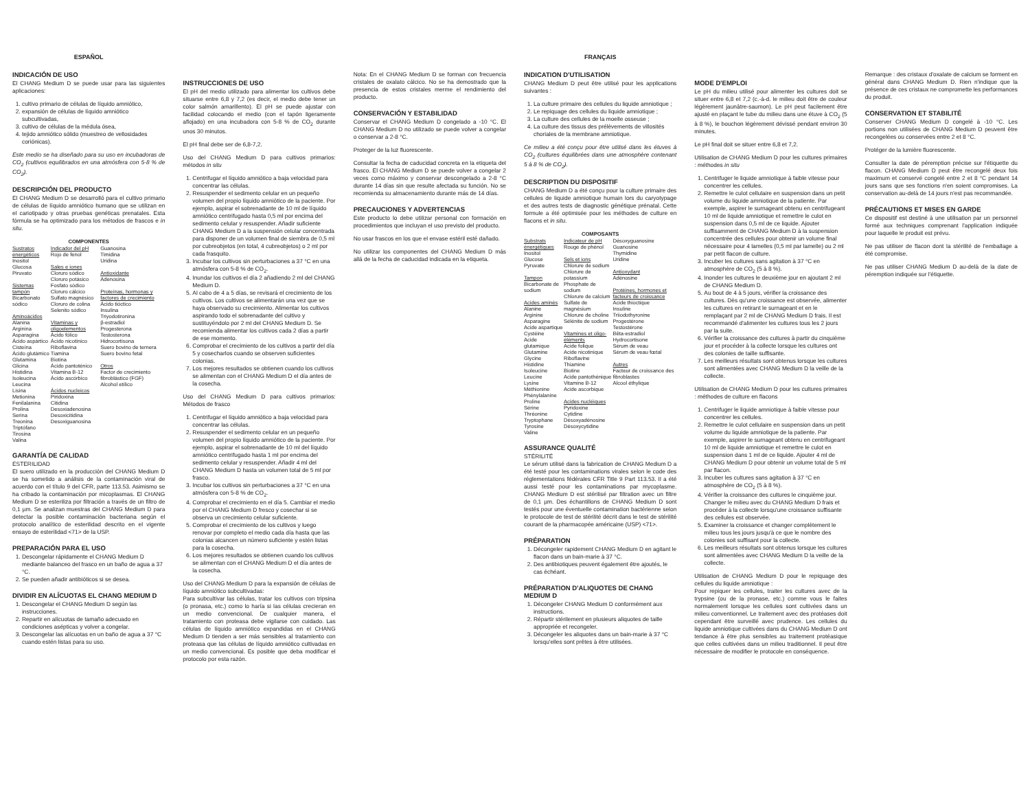ESPAÑOL
INDICACIÓN DE USO
El CHANG Medium D se puede usar para las siguientes aplicaciones:
1. cultivo primario de células de líquido amniótico,
2. expansión de células de líquido amniótico subcultivadas,
3. cultivo de células de la médula ósea,
4. tejido amniótico sólido (muestreo de vellosidades coriónicas).
Este medio se ha diseñado para su uso en incubadoras de CO<sub>2</sub> (cultivos equilibrados en una atmósfera con 5-8 % de CO<sub>2</sub>).
DESCRIPCIÓN DEL PRODUCTO
El CHANG Medium D se desarrolló para el cultivo primario de células de líquido amniótico humano que se utilizan en el cariotipado y otras pruebas genéticas prenatales. Esta fórmula se ha optimizado para los métodos de frascos e in situ.
| COMPONENTES | | |
| --- | --- | --- |
| Sustratos energéticos Inositol Glucosa Piruvato Sistemas tampón Bicarbonato sódico Aminoácidos Alanina Arginina Asparagina Ácido aspártico Cisteína Ácido glutámico Glutamina Glicina Histidina Isoleucina Leucina Lisina Metionina Fenilalanina Prolina Serina Treonina Triptófano Tirosina Valina | Indicador del pH Rojo de fenol Sales e iones Cloruro sódico Cloruro potásico Fosfato sódico Cloruro cálcico Sulfato magnésico Cloruro de colina Selenito sódico Vitaminas y oligoelementos Ácido fólico Ácido nicotínico Riboflavina Tiamina Biotina Ácido pantoténico Vitamina B-12 Ácido ascórbico Ácidos nucleicos Piridoxina Citidina Desoxiadenosina Desoxicitidina Desoxiguanosina | Guanosina Timidina Uridina Antioxidante Adenosina Proteínas, hormonas y factores de crecimiento Ácido tióctico Insulina Triyodotironina β-estradiol Progesterona Testosterona Hidrocortisona Suero bovino de ternera Suero bovino fetal Otros Factor de crecimiento fibroblástico (FGF) Alcohol etílico |
GARANTÍA DE CALIDAD
ESTERILIDAD
El suero utilizado en la producción del CHANG Medium D se ha sometido a análisis de la contaminación viral de acuerdo con el título 9 del CFR, parte 113.53. Asimismo se ha cribado la contaminación por micoplasmas. El CHANG Medium D se esteriliza por filtración a través de un filtro de 0,1 µm. Se analizan muestras del CHANG Medium D para detectar la posible contaminación bacteriana según el protocolo analítico de esterilidad descrito en el vigente ensayo de esterilidad <71> de la USP.
PREPARACIÓN PARA EL USO
1. Descongelar rápidamente el CHANG Medium D mediante balanceo del frasco en un baño de agua a 37 °C.
2. Se pueden añadir antibióticos si se desea.
DIVIDIR EN ALÍCUOTAS EL CHANG MEDIUM D
1. Descongelar el CHANG Medium D según las instrucciones.
2. Repartir en alícuotas de tamaño adecuado en condiciones asépticas y volver a congelar.
3. Descongelar las alícuotas en un baño de agua a 37 °C cuando estén listas para su uso.
INSTRUCCIONES DE USO
El pH del medio utilizado para alimentar los cultivos debe situarse entre 6,8 y 7,2 (es decir, el medio debe tener un color salmón amarillento). El pH se puede ajustar con facilidad colocando el medio (con el tapón ligeramente aflojado) en una incubadora con 5-8 % de CO<sub>2</sub> durante unos 30 minutos.
El pH final debe ser de 6,8-7,2.
Uso del CHANG Medium D para cultivos primarios: métodos in situ
1. Centrifugar el líquido amniótico a baja velocidad para concentrar las células.
2. Resuspender el sedimento celular en un pequeño volumen del propio líquido amniótico de la paciente. Por ejemplo, aspirar el sobrenadante de 10 ml de líquido amniótico centrifugado hasta 0,5 ml por encima del sedimento celular y resuspender. Añadir suficiente CHANG Medium D a la suspensión celular concentrada para disponer de un volumen final de siembra de 0,5 ml por cubreobjetos (en total, 4 cubreobjetos) o 2 ml por cada frasquito.
3. Incubar los cultivos sin perturbaciones a 37 °C en una atmósfera con 5-8 % de CO<sub>2</sub>.
4. Inundar los cultivos el día 2 añadiendo 2 ml del CHANG Medium D.
5. Al cabo de 4 a 5 días, se revisará el crecimiento de los cultivos. Los cultivos se alimentarán una vez que se haya observado su crecimiento. Alimentar los cultivos aspirando todo el sobrenadante del cultivo y sustituyéndolo por 2 ml del CHANG Medium D. Se recomienda alimentar los cultivos cada 2 días a partir de ese momento.
6. Comprobar el crecimiento de los cultivos a partir del día 5 y cosecharlos cuando se observen suficientes colonias.
7. Los mejores resultados se obtienen cuando los cultivos se alimentan con el CHANG Medium D el día antes de la cosecha.
Uso del CHANG Medium D para cultivos primarios: Métodos de frasco
1. Centrifugar el líquido amniótico a baja velocidad para concentrar las células.
2. Resuspender el sedimento celular en un pequeño volumen del propio líquido amniótico de la paciente. Por ejemplo, aspirar el sobrenadante de 10 ml del líquido amniótico centrifugado hasta 1 ml por encima del sedimento celular y resuspender. Añadir 4 ml del CHANG Medium D hasta un volumen total de 5 ml por frasco.
3. Incubar los cultivos sin perturbaciones a 37 °C en una atmósfera con 5-8 % de CO<sub>2</sub>.
4. Comprobar el crecimiento en el día 5. Cambiar el medio por el CHANG Medium D fresco y cosechar si se observa un crecimiento celular suficiente.
5. Comprobar el crecimiento de los cultivos y luego renovar por completo el medio cada día hasta que las colonias alcancen un número suficiente y estén listas para la cosecha.
6. Los mejores resultados se obtienen cuando los cultivos se alimentan con el CHANG Medium D el día antes de la cosecha.
Uso del CHANG Medium D para la expansión de células de líquido amniótico subcultivadas:
Para subcultivar las células, tratar los cultivos con tripsina (o pronasa, etc.) como lo haría si las células crecieran en un medio convencional. De cualquier manera, el tratamiento con proteasa debe vigilarse con cuidado. Las células de líquido amniótico expandidas en el CHANG Medium D tienden a ser más sensibles al tratamiento con proteasa que las células de líquido amniótico cultivadas en un medio convencional. Es posible que deba modificar el protocolo por esta razón.
Nota: En el CHANG Medium D se forman con frecuencia cristales de oxalato cálcico. No se ha demostrado que la presencia de estos cristales merme el rendimiento del producto.
CONSERVACIÓN Y ESTABILIDAD
Conservar el CHANG Medium D congelado a -10 °C. El CHANG Medium D no utilizado se puede volver a congelar o conservar a 2-8 °C.
Proteger de la luz fluorescente.
Consultar la fecha de caducidad concreta en la etiqueta del frasco. El CHANG Medium D se puede volver a congelar 2 veces como máximo y conservar descongelado a 2-8 °C durante 14 días sin que resulte afectada su función. No se recomienda su almacenamiento durante más de 14 días.
PRECAUCIONES Y ADVERTENCIAS
Este producto lo debe utilizar personal con formación en procedimientos que incluyan el uso previsto del producto.
No usar frascos en los que el envase estéril esté dañado.
No utilizar los componentes del CHANG Medium D más allá de la fecha de caducidad indicada en la etiqueta.
FRANÇAIS
INDICATION D'UTILISATION
CHANG Medium D peut être utilisé pour les applications suivantes :
1. La culture primaire des cellules du liquide amniotique ;
2. Le repiquage des cellules du liquide amniotique ;
3. La culture des cellules de la moelle osseuse ;
4. La culture des tissus des prélèvements de villosités choriales de la membrane amniotique.
Ce milieu a été conçu pour être utilisé dans les étuves à CO<sub>2</sub> (cultures équilibrées dans une atmosphère contenant 5 à 8 % de CO<sub>2</sub>).
DESCRIPTION DU DISPOSITIF
CHANG Medium D a été conçu pour la culture primaire des cellules de liquide amniotique humain lors du caryotypage et des autres tests de diagnostic génétique prénatal. Cette formule a été optimisée pour les méthodes de culture en flacons et in situ.
| COMPOSANTS | | |
| --- | --- | --- |
| Substrats énergétiques Inositol Glucose Pyruvate Tampon Bicarbonate de sodium Acides aminés Alanine Arginine Asparagine Acide aspartique Cystéine Acide glutamique Glutamine Glycine Histidine Isoleucine Leucine Lysine Méthionine Phénylalanine Proline Sérine Thréonine Tryptophane Tyrosine Valine | Indicateur de pH Rouge de phénol Sels et ions Chlorure de sodium Chlorure de potassium Phosphate de sodium Chlorure de calcium Sulfate de magnésium Chlorure de choline Sélénite de sodium Vitamines et oligo-éléments Acide folique Acide nicotinique Riboflavine Thiamine Biotine Acide pantothénique Vitamine B-12 Acide ascorbique Acides nucléiques Pyridoxine Cytidine Désoxyadénosine Désoxycytidine | Désoxyguanosine Guanosine Thymidine Uridine Antioxydant Adénosine Protéines, hormones et facteurs de croissance Acide thioctique Insuline Triiodothyronine Progestérone Testostérone Bêta-estradiol Hydrocortisone Sérum de veau Sérum de veau fœtal Autres Facteur de croissance des fibroblastes Alcool éthylique |
ASSURANCE QUALITÉ
STÉRILITÉ
Le sérum utilisé dans la fabrication de CHANG Medium D a été testé pour les contaminations virales selon le code des réglementations fédérales CFR Title 9 Part 113.53. Il a été aussi testé pour les contaminations par mycoplasme. CHANG Medium D est stérilisé par filtration avec un filtre de 0,1 µm. Des échantillons de CHANG Medium D sont testés pour une éventuelle contamination bactérienne selon le protocole de test de stérilité décrit dans le test de stérilité courant de la pharmacopée américaine (USP) <71>.
PRÉPARATION
1. Décongeler rapidement CHANG Medium D en agitant le flacon dans un bain-marie à 37 °C.
2. Des antibiotiques peuvent également être ajoutés, le cas échéant.
PRÉPARATION D'ALIQUOTES DE CHANG MEDIUM D
1. Décongeler CHANG Medium D conformément aux instructions.
2. Répartir stérilement en plusieurs aliquotes de taille appropriée et recongeler.
3. Décongeler les aliquotes dans un bain-marie à 37 °C lorsqu'elles sont prêtes à être utilisées.
MODE D'EMPLOI
Le pH du milieu utilisé pour alimenter les cultures doit se situer entre 6,8 et 7,2 (c.-à-d. le milieu doit être de couleur légèrement jaunâtre-saumon). Le pH peut facilement être ajusté en plaçant le tube du milieu dans une étuve à CO<sub>2</sub> (5 à 8 %), le bouchon légèrement dévissé pendant environ 30 minutes.
Le pH final doit se situer entre 6,8 et 7,2.
Utilisation de CHANG Medium D pour les cultures primaires : méthodes in situ
1. Centrifuger le liquide amniotique à faible vitesse pour concentrer les cellules.
2. Remettre le culot cellulaire en suspension dans un petit volume du liquide amniotique de la patiente. Par exemple, aspirer le surnageant obtenu en centrifugeant 10 ml de liquide amniotique et remettre le culot en suspension dans 0,5 ml de ce liquide. Ajouter suffisamment de CHANG Medium D à la suspension concentrée des cellules pour obtenir un volume final nécessaire pour 4 lamelles (0,5 ml par lamelle) ou 2 ml par petit flacon de culture.
3. Incuber les cultures sans agitation à 37 °C en atmosphère de CO<sub>2</sub> (5 à 8 %).
4. Inonder les cultures le deuxième jour en ajoutant 2 ml de CHANG Medium D.
5. Au bout de 4 à 5 jours, vérifier la croissance des cultures. Dès qu'une croissance est observée, alimenter les cultures en retirant le surnageant et en le remplaçant par 2 ml de CHANG Medium D frais. Il est recommandé d'alimenter les cultures tous les 2 jours par la suite.
6. Vérifier la croissance des cultures à partir du cinquième jour et procéder à la collecte lorsque les cultures ont des colonies de taille suffisante.
7. Les meilleurs résultats sont obtenus lorsque les cultures sont alimentées avec CHANG Medium D la veille de la collecte.
Utilisation de CHANG Medium D pour les cultures primaires : méthodes de culture en flacons
1. Centrifuger le liquide amniotique à faible vitesse pour concentrer les cellules.
2. Remettre le culot cellulaire en suspension dans un petit volume du liquide amniotique de la patiente. Par exemple, aspirer le surnageant obtenu en centrifugeant 10 ml de liquide amniotique et remettre le culot en suspension dans 1 ml de ce liquide. Ajouter 4 ml de CHANG Medium D pour obtenir un volume total de 5 ml par flacon.
3. Incuber les cultures sans agitation à 37 °C en atmosphère de CO<sub>2</sub> (5 à 8 %).
4. Vérifier la croissance des cultures le cinquième jour. Changer le milieu avec du CHANG Medium D frais et procéder à la collecte lorsqu'une croissance suffisante des cellules est observée.
5. Examiner la croissance et changer complètement le milieu tous les jours jusqu'à ce que le nombre des colonies soit suffisant pour la collecte.
6. Les meilleurs résultats sont obtenus lorsque les cultures sont alimentées avec CHANG Medium D la veille de la collecte.
Utilisation de CHANG Medium D pour le repiquage des cellules du liquide amniotique :
Pour repiquer les cellules, traiter les cultures avec de la trypsine (ou de la pronase, etc.) comme vous le faites normalement lorsque les cellules sont cultivées dans un milieu conventionnel. Le traitement avec des protéases doit cependant être surveillé avec prudence. Les cellules du liquide amniotique cultivées dans du CHANG Medium D ont tendance à être plus sensibles au traitement protéasique que celles cultivées dans un milieu traditionnel. Il peut être nécessaire de modifier le protocole en conséquence.
Remarque : des cristaux d'oxalate de calcium se forment en général dans CHANG Medium D. Rien n'indique que la présence de ces cristaux ne compromette les performances du produit.
CONSERVATION ET STABILITÉ
Conserver CHANG Medium D congelé à -10 °C. Les portions non utilisées de CHANG Medium D peuvent être recongelées ou conservées entre 2 et 8 °C.
Protéger de la lumière fluorescente.
Consulter la date de péremption précise sur l'étiquette du flacon. CHANG Medium D peut être recongelé deux fois maximum et conservé congelé entre 2 et 8 °C pendant 14 jours sans que ses fonctions n'en soient compromises. La conservation au-delà de 14 jours n'est pas recommandée.
PRÉCAUTIONS ET MISES EN GARDE
Ce dispositif est destiné à une utilisation par un personnel formé aux techniques comprenant l'application indiquée pour laquelle le produit est prévu.
Ne pas utiliser de flacon dont la stérilité de l'emballage a été compromise.
Ne pas utiliser CHANG Medium D au-delà de la date de péremption indiquée sur l'étiquette.